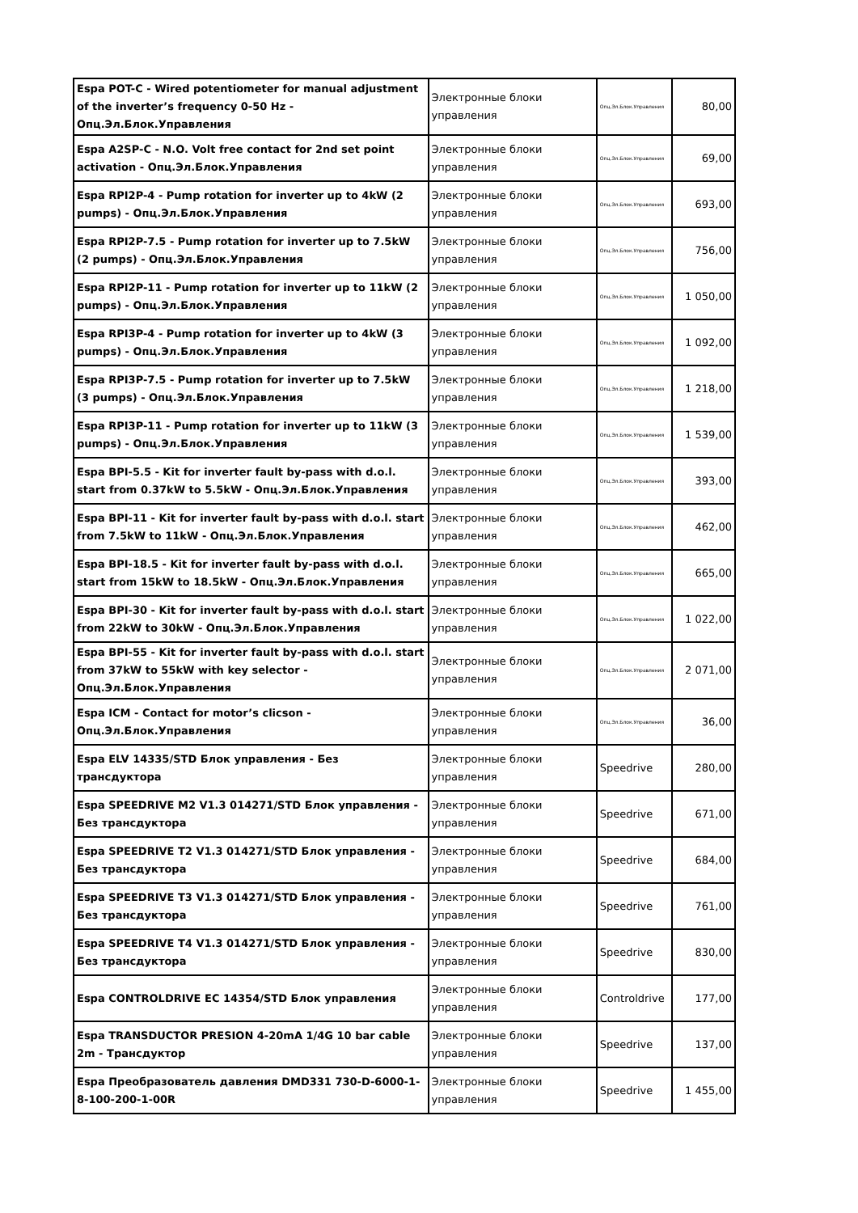| Espa POT-C - Wired potentiometer for manual adjustment of the inverter’s frequency 0-50 Hz - Опц.Эл.Блок.Управления | Электронные блоки управления | Опц.Эл.Блок.Управления | 80,00 |
| Espa A2SP-C - N.O. Volt free contact for 2nd set point activation - Опц.Эл.Блок.Управления | Электронные блоки управления | Опц.Эл.Блок.Управления | 69,00 |
| Espa RPI2P-4 - Pump rotation for inverter up to 4kW (2 pumps) - Опц.Эл.Блок.Управления | Электронные блоки управления | Опц.Эл.Блок.Управления | 693,00 |
| Espa RPI2P-7.5 - Pump rotation for inverter up to 7.5kW (2 pumps) - Опц.Эл.Блок.Управления | Электронные блоки управления | Опц.Эл.Блок.Управления | 756,00 |
| Espa RPI2P-11 - Pump rotation for inverter up to 11kW (2 pumps) - Опц.Эл.Блок.Управления | Электронные блоки управления | Опц.Эл.Блок.Управления | 1 050,00 |
| Espa RPI3P-4 - Pump rotation for inverter up to 4kW (3 pumps) - Опц.Эл.Блок.Управления | Электронные блоки управления | Опц.Эл.Блок.Управления | 1 092,00 |
| Espa RPI3P-7.5 - Pump rotation for inverter up to 7.5kW (3 pumps) - Опц.Эл.Блок.Управления | Электронные блоки управления | Опц.Эл.Блок.Управления | 1 218,00 |
| Espa RPI3P-11 - Pump rotation for inverter up to 11kW (3 pumps) - Опц.Эл.Блок.Управления | Электронные блоки управления | Опц.Эл.Блок.Управления | 1 539,00 |
| Espa BPI-5.5 - Kit for inverter fault by-pass with d.o.l. start from 0.37kW to 5.5kW - Опц.Эл.Блок.Управления | Электронные блоки управления | Опц.Эл.Блок.Управления | 393,00 |
| Espa BPI-11 - Kit for inverter fault by-pass with d.o.l. start from 7.5kW to 11kW - Опц.Эл.Блок.Управления | Электронные блоки управления | Опц.Эл.Блок.Управления | 462,00 |
| Espa BPI-18.5 - Kit for inverter fault by-pass with d.o.l. start from 15kW to 18.5kW - Опц.Эл.Блок.Управления | Электронные блоки управления | Опц.Эл.Блок.Управления | 665,00 |
| Espa BPI-30 - Kit for inverter fault by-pass with d.o.l. start from 22kW to 30kW - Опц.Эл.Блок.Управления | Электронные блоки управления | Опц.Эл.Блок.Управления | 1 022,00 |
| Espa BPI-55 - Kit for inverter fault by-pass with d.o.l. start from 37kW to 55kW with key selector - Опц.Эл.Блок.Управления | Электронные блоки управления | Опц.Эл.Блок.Управления | 2 071,00 |
| Espa ICM - Contact for motor’s clicson - Опц.Эл.Блок.Управления | Электронные блоки управления | Опц.Эл.Блок.Управления | 36,00 |
| Espa ELV 14335/STD Блок управления - Без трансдуктора | Электронные блоки управления | Speedrive | 280,00 |
| Espa SPEEDRIVE M2 V1.3 014271/STD Блок управления - Без трансдуктора | Электронные блоки управления | Speedrive | 671,00 |
| Espa SPEEDRIVE T2 V1.3 014271/STD Блок управления - Без трансдуктора | Электронные блоки управления | Speedrive | 684,00 |
| Espa SPEEDRIVE T3 V1.3 014271/STD Блок управления - Без трансдуктора | Электронные блоки управления | Speedrive | 761,00 |
| Espa SPEEDRIVE T4 V1.3 014271/STD Блок управления - Без трансдуктора | Электронные блоки управления | Speedrive | 830,00 |
| Espa CONTROLDRIVE EC 14354/STD Блок управления | Электронные блоки управления | Controldrive | 177,00 |
| Espa TRANSDUCTOR PRESION 4-20mA 1/4G 10 bar cable 2m - Трансдуктор | Электронные блоки управления | Speedrive | 137,00 |
| Espa Преобразователь давления DMD331 730-D-6000-1-8-100-200-1-00R | Электронные блоки управления | Speedrive | 1 455,00 |